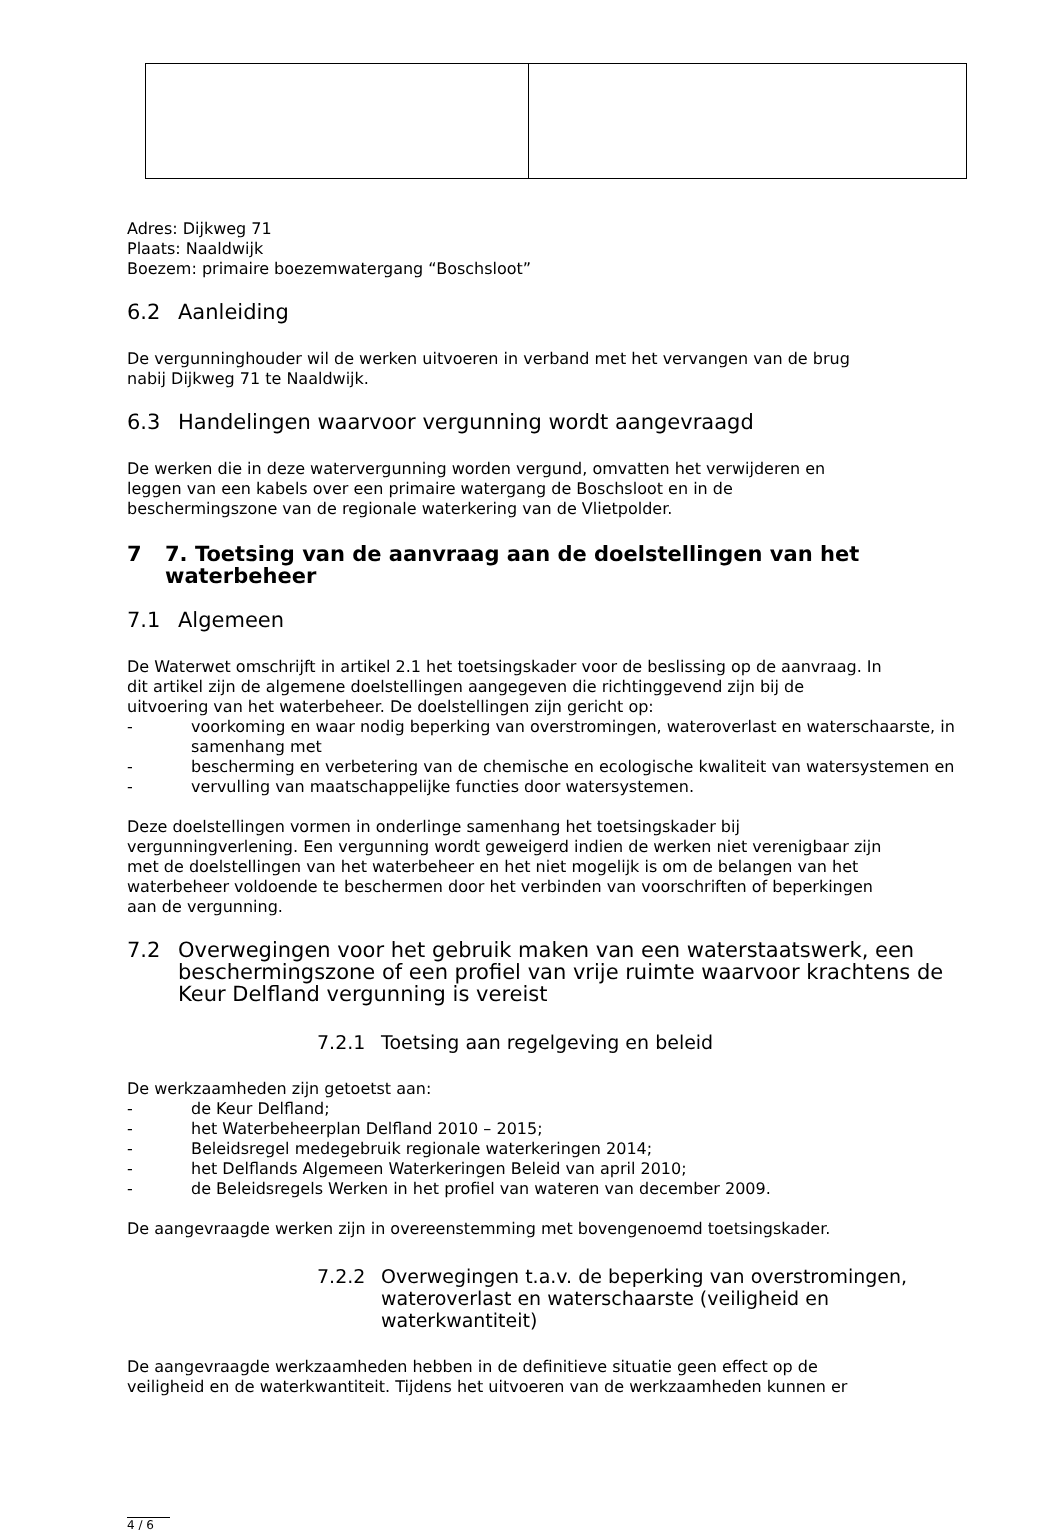Adres: Dijkweg 71
Plaats: Naaldwijk
Boezem: primaire boezemwatergang “Boschsloot”
6.2 Aanleiding
De vergunninghouder wil de werken uitvoeren in verband met het vervangen van de brug
nabij Dijkweg 71 te Naaldwijk.
6.3 Handelingen waarvoor vergunning wordt aangevraagd
De werken die in deze watervergunning worden vergund, omvatten het verwijderen en
leggen van een kabels over een primaire watergang de Boschsloot en in de
beschermingszone van de regionale waterkering van de Vlietpolder.
7 7. Toetsing van de aanvraag aan de doelstellingen van het waterbeheer
7.1 Algemeen
De Waterwet omschrijft in artikel 2.1 het toetsingskader voor de beslissing op de aanvraag. In
dit artikel zijn de algemene doelstellingen aangegeven die richtinggevend zijn bij de
uitvoering van het waterbeheer. De doelstellingen zijn gericht op:
- voorkoming en waar nodig beperking van overstromingen, wateroverlast en waterschaarste, in samenhang met
- bescherming en verbetering van de chemische en ecologische kwaliteit van watersystemen en
- vervulling van maatschappelijke functies door watersystemen.
Deze doelstellingen vormen in onderlinge samenhang het toetsingskader bij
vergunningverlening. Een vergunning wordt geweigerd indien de werken niet verenigbaar zijn
met de doelstellingen van het waterbeheer en het niet mogelijk is om de belangen van het
waterbeheer voldoende te beschermen door het verbinden van voorschriften of beperkingen
aan de vergunning.
7.2 Overwegingen voor het gebruik maken van een waterstaatswerk, een beschermingszone of een profiel van vrije ruimte waarvoor krachtens de Keur Delfland vergunning is vereist
7.2.1 Toetsing aan regelgeving en beleid
De werkzaamheden zijn getoetst aan:
- de Keur Delfland;
- het Waterbeheerplan Delfland 2010 – 2015;
- Beleidsregel medegebruik regionale waterkeringen 2014;
- het Delflands Algemeen Waterkeringen Beleid van april 2010;
- de Beleidsregels Werken in het profiel van wateren van december 2009.
De aangevraagde werken zijn in overeenstemming met bovengenoemd toetsingskader.
7.2.2 Overwegingen t.a.v. de beperking van overstromingen, wateroverlast en waterschaarste (veiligheid en waterkwantiteit)
De aangevraagde werkzaamheden hebben in de definitieve situatie geen effect op de
veiligheid en de waterkwantiteit. Tijdens het uitvoeren van de werkzaamheden kunnen er
4 / 6